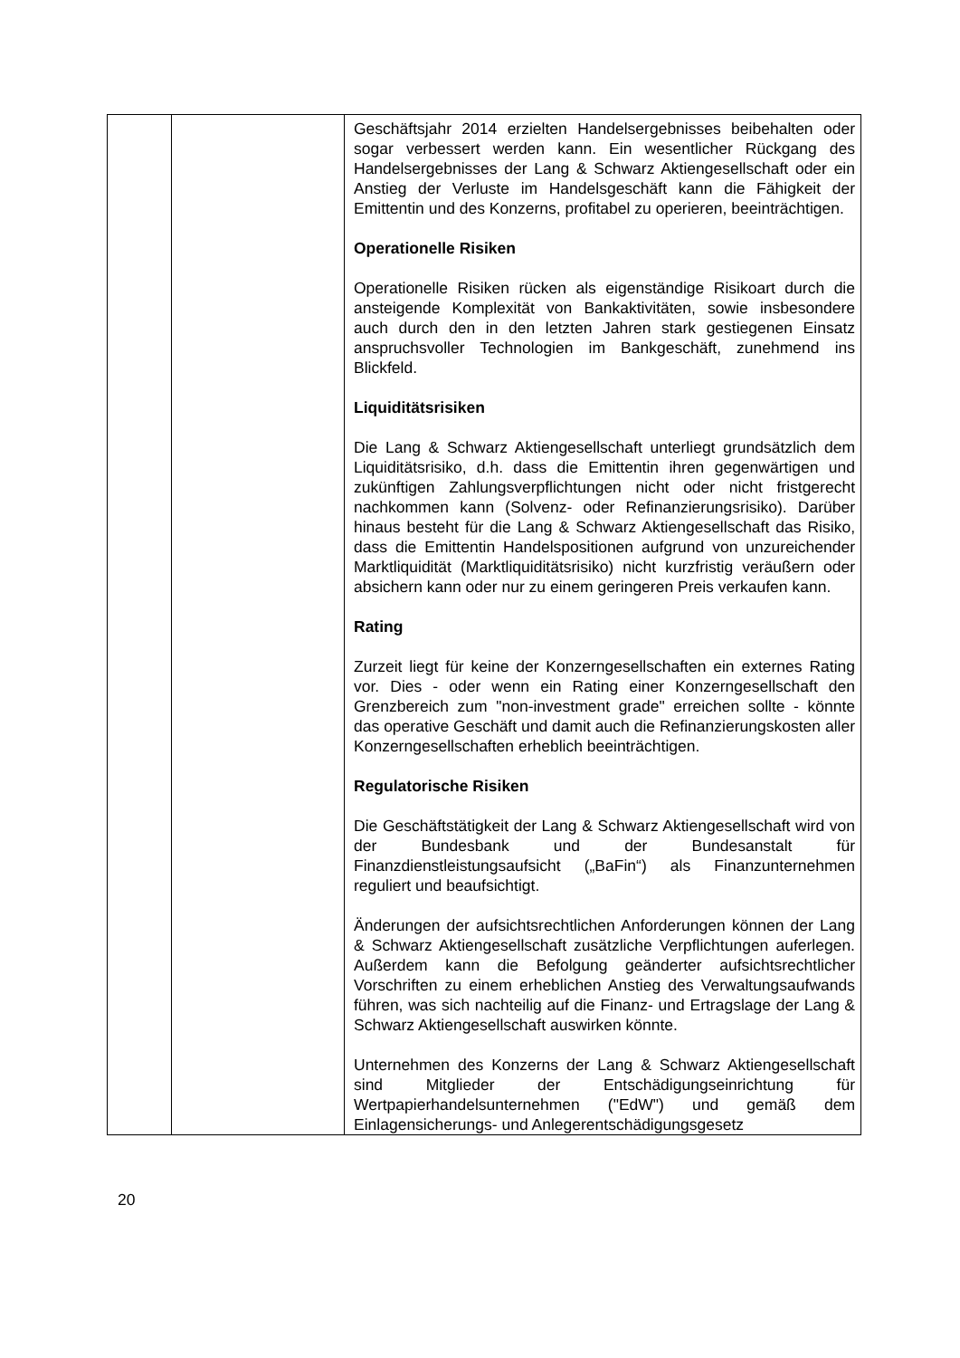| | | Geschäftsjahr 2014 erzielten Handelsergebnisses beibehalten oder sogar verbessert werden kann. Ein wesentlicher Rückgang des Handelsergebnisses der Lang & Schwarz Aktiengesellschaft oder ein Anstieg der Verluste im Handelsgeschäft kann die Fähigkeit der Emittentin und des Konzerns, profitabel zu operieren, beeinträchtigen. Operationelle Risiken Operationelle Risiken rücken als eigenständige Risikoart durch die ansteigende Komplexität von Bankaktivitäten, sowie insbesondere auch durch den in den letzten Jahren stark gestiegenen Einsatz anspruchsvoller Technologien im Bankgeschäft, zunehmend ins Blickfeld. Liquiditätsrisiken Die Lang & Schwarz Aktiengesellschaft unterliegt grundsätzlich dem Liquiditätsrisiko, d.h. dass die Emittentin ihren gegenwärtigen und zukünftigen Zahlungsverpflichtungen nicht oder nicht fristgerecht nachkommen kann (Solvenz- oder Refinanzierungsrisiko). Darüber hinaus besteht für die Lang & Schwarz Aktiengesellschaft das Risiko, dass die Emittentin Handelspositionen aufgrund von unzureichender Marktliquidität (Marktliquiditätsrisiko) nicht kurzfristig veräußern oder absichern kann oder nur zu einem geringeren Preis verkaufen kann. Rating Zurzeit liegt für keine der Konzerngesellschaften ein externes Rating vor. Dies - oder wenn ein Rating einer Konzerngesellschaft den Grenzbereich zum "non-investment grade" erreichen sollte - könnte das operative Geschäft und damit auch die Refinanzierungskosten aller Konzerngesellschaften erheblich beeinträchtigen. Regulatorische Risiken Die Geschäftstätigkeit der Lang & Schwarz Aktiengesellschaft wird von der Bundesbank und der Bundesanstalt für Finanzdienstleistungsaufsicht („BaFin“) als Finanzunternehmen reguliert und beaufsichtigt. Änderungen der aufsichtsrechtlichen Anforderungen können der Lang & Schwarz Aktiengesellschaft zusätzliche Verpflichtungen auferlegen. Außerdem kann die Befolgung geänderter aufsichtsrechtlicher Vorschriften zu einem erheblichen Anstieg des Verwaltungsaufwands führen, was sich nachteilig auf die Finanz- und Ertragslage der Lang & Schwarz Aktiengesellschaft auswirken könnte. Unternehmen des Konzerns der Lang & Schwarz Aktiengesellschaft sind Mitglieder der Entschädigungseinrichtung für Wertpapierhandelsunternehmen ("EdW") und gemäß dem Einlagensicherungs- und Anlegerentschädigungsgesetz |
20